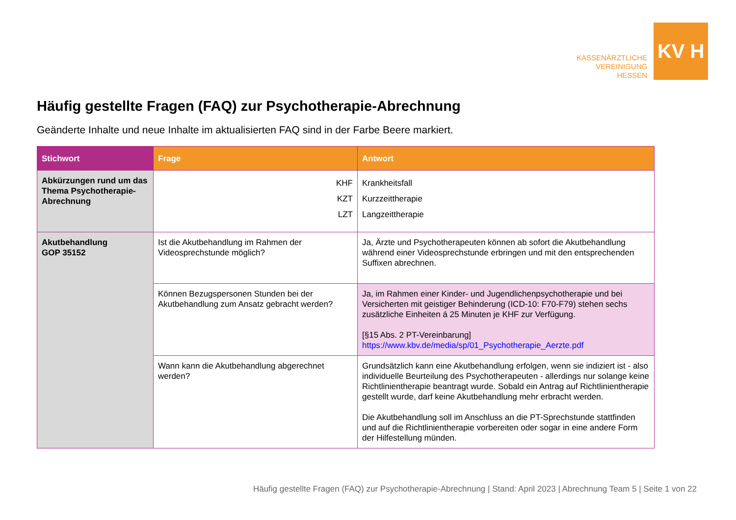KASSENÄRZTLICHE
VEREINIGUNG
HESSEN
KV H
Häufig gestellte Fragen (FAQ) zur Psychotherapie-Abrechnung
Geänderte Inhalte und neue Inhalte im aktualisierten FAQ sind in der Farbe Beere markiert.
| Stichwort | Frage | Antwort |
| --- | --- | --- |
| Abkürzungen rund um das Thema Psychotherapie-Abrechnung | KHF KZT LZT | Krankheitsfall Kurzzeittherapie Langzeittherapie |
| Akutbehandlung GOP 35152 | Ist die Akutbehandlung im Rahmen der Videosprechstunde möglich? | Ja, Ärzte und Psychotherapeuten können ab sofort die Akutbehandlung während einer Videosprechstunde erbringen und mit den entsprechenden Suffixen abrechnen. |
| | Können Bezugspersonen Stunden bei der Akutbehandlung zum Ansatz gebracht werden? | Ja, im Rahmen einer Kinder- und Jugendlichenpsychotherapie und bei Versicherten mit geistiger Behinderung (ICD-10: F70-F79) stehen sechs zusätzliche Einheiten á 25 Minuten je KHF zur Verfügung. [§15 Abs. 2 PT-Vereinbarung] https://www.kbv.de/media/sp/01_Psychotherapie_Aerzte.pdf |
| | Wann kann die Akutbehandlung abgerechnet werden? | Grundsätzlich kann eine Akutbehandlung erfolgen, wenn sie indiziert ist - also individuelle Beurteilung des Psychotherapeuten - allerdings nur solange keine Richtlinientherapie beantragt wurde. Sobald ein Antrag auf Richtlinientherapie gestellt wurde, darf keine Akutbehandlung mehr erbracht werden. Die Akutbehandlung soll im Anschluss an die PT-Sprechstunde stattfinden und auf die Richtlinientherapie vorbereiten oder sogar in eine andere Form der Hilfestellung münden. |
Häufig gestellte Fragen (FAQ) zur Psychotherapie-Abrechnung | Stand: April 2023 | Abrechnung Team 5 | Seite 1 von 22